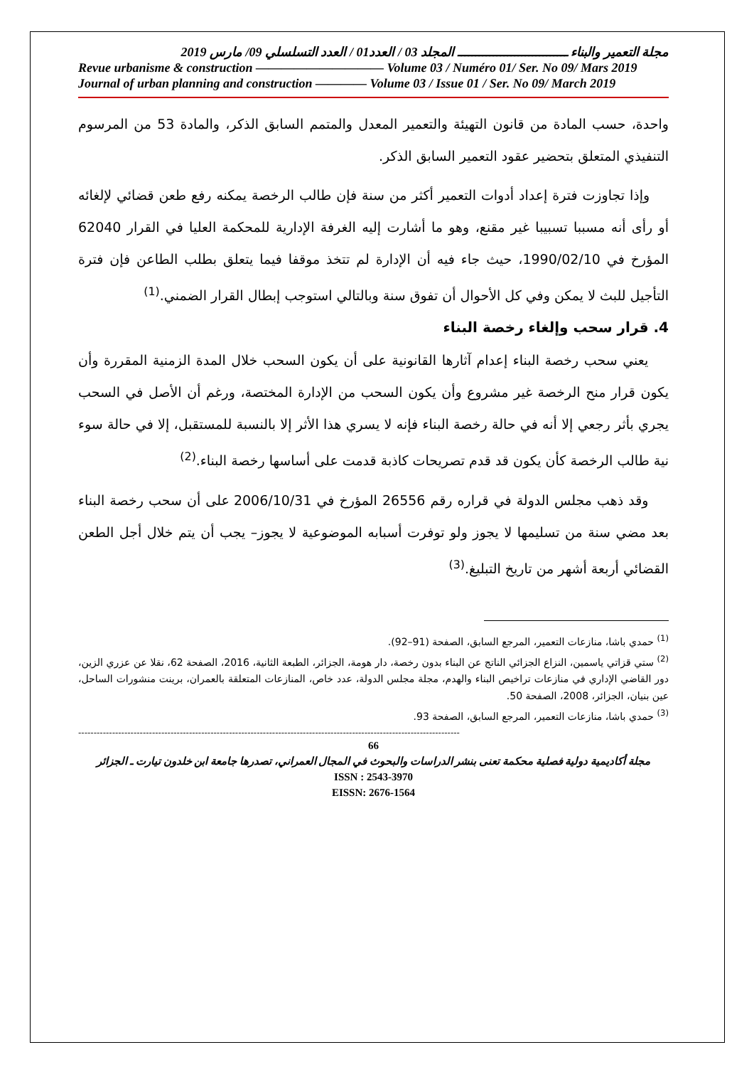مجلة التعمير والبناء ـــــــــــــــــــــــــــــــ المجلد 03 / العدد01 / العدد التسلسلي 09/ مارس 2019
Revue urbanisme & construction —————————— Volume 03 / Numéro 01/ Ser. No 09/ Mars 2019
Journal of urban planning and construction ———— Volume 03 / Issue 01 / Ser. No 09/ March 2019
واحدة، حسب المادة من قانون التهيئة والتعمير المعدل والمتمم السابق الذكر، والمادة 53 من المرسوم التنفيذي المتعلق بتحضير عقود التعمير السابق الذكر.
وإذا تجاوزت فترة إعداد أدوات التعمير أكثر من سنة فإن طالب الرخصة يمكنه رفع طعن قضائي لإلغائه أو رأى أنه مسببا تسبيبا غير مقنع، وهو ما أشارت إليه الغرفة الإدارية للمحكمة العليا في القرار 62040 المؤرخ في 1990/02/10، حيث جاء فيه أن الإدارة لم تتخذ موقفا فيما يتعلق بطلب الطاعن فإن فترة التأجيل للبث لا يمكن وفي كل الأحوال أن تفوق سنة وبالتالي استوجب إبطال القرار الضمني.<sup>(1)</sup>
4. قرار سحب وإلغاء رخصة البناء
يعني سحب رخصة البناء إعدام آثارها القانونية على أن يكون السحب خلال المدة الزمنية المقررة وأن يكون قرار منح الرخصة غير مشروع وأن يكون السحب من الإدارة المختصة، ورغم أن الأصل في السحب يجري بأثر رجعي إلا أنه في حالة رخصة البناء فإنه لا يسري هذا الأثر إلا بالنسبة للمستقبل، إلا في حالة سوء نية طالب الرخصة كأن يكون قد قدم تصريحات كاذبة قدمت على أساسها رخصة البناء.<sup>(2)</sup>
وقد ذهب مجلس الدولة في قراره رقم 26556 المؤرخ في 2006/10/31 على أن سحب رخصة البناء بعد مضي سنة من تسليمها لا يجوز ولو توفرت أسبابه الموضوعية لا يجوز– يجب أن يتم خلال أجل الطعن القضائي أربعة أشهر من تاريخ التبليغ.<sup>(3)</sup>
<sup>(1)</sup> حمدي باشا، منازعات التعمير، المرجع السابق، الصفحة (91–92).
<sup>(2)</sup> ستي قزاتي ياسمين، النزاع الجزائي الناتج عن البناء بدون رخصة، دار هومة، الجزائر، الطبعة الثانية، 2016، الصفحة 62، نقلا عن عزري الزين، دور القاضي الإداري في منازعات تراخيص البناء والهدم، مجلة مجلس الدولة، عدد خاص، المنازعات المتعلقة بالعمران، برينت منشورات الساحل، عين بنيان، الجزائر، 2008، الصفحة 50.
<sup>(3)</sup> حمدي باشا، منازعات التعمير، المرجع السابق، الصفحة 93.
----------------------------------------------------------------------------------------------------------------------------
66
مجلة أكاديمية دولية فصلية محكمة تعنى بنشر الدراسات والبحوث في المجال العمراني، تصدرها جامعة ابن خلدون تيارت ـ الجزائر
ISSN : 2543-3970
EISSN: 2676-1564